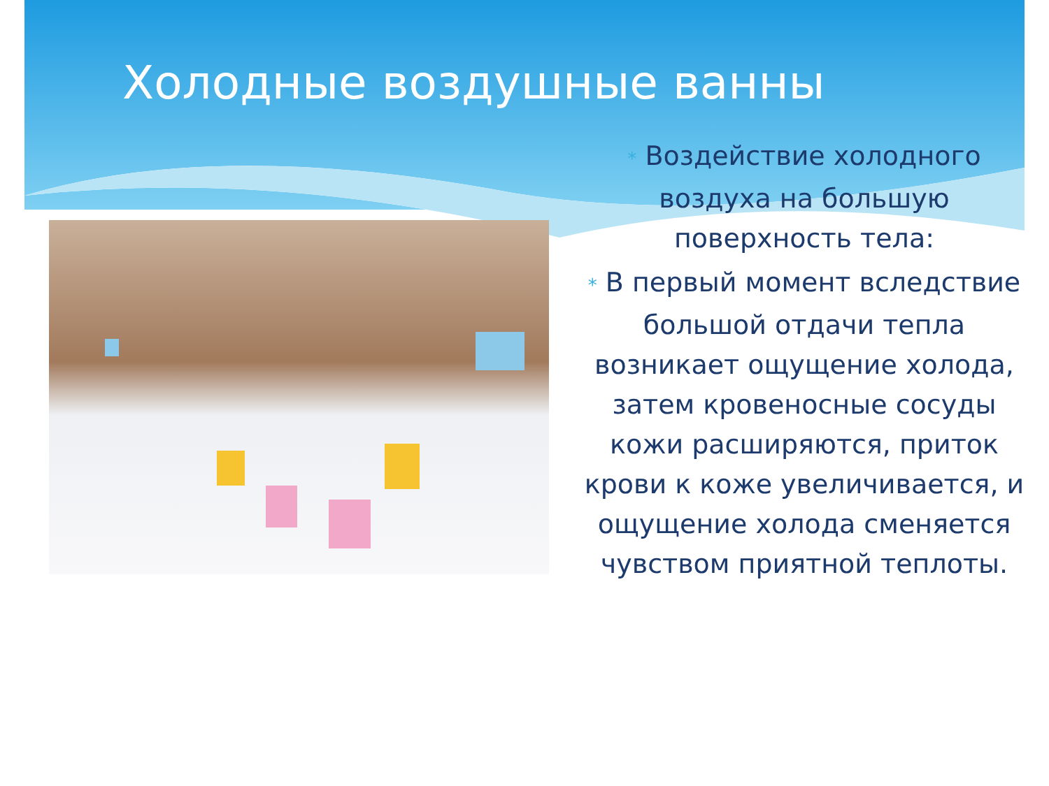Холодные воздушные ванны
* Воздействие холодного воздуха на большую поверхность тела:
* В первый момент вследствие большой отдачи тепла возникает ощущение холода, затем кровеносные сосуды кожи расширяются, приток крови к коже увеличивается, и ощущение холода сменяется чувством приятной теплоты.